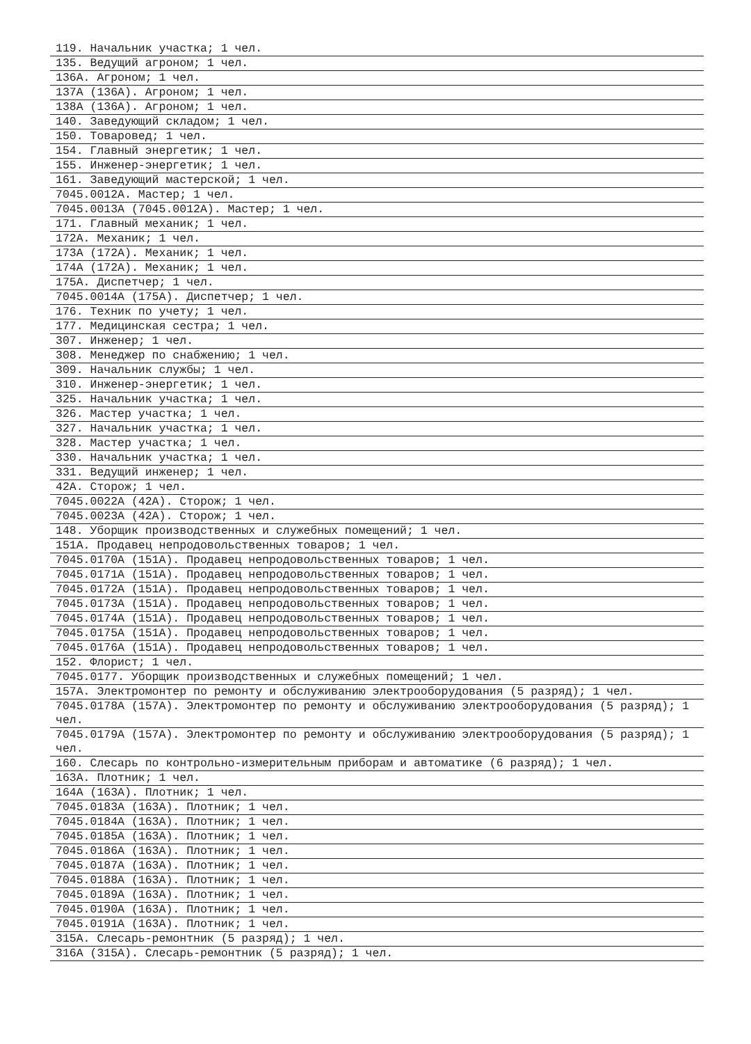119. Начальник участка; 1 чел.
135. Ведущий агроном; 1 чел.
136А. Агроном; 1 чел.
137А (136А). Агроном; 1 чел.
138А (136А). Агроном; 1 чел.
140. Заведующий складом; 1 чел.
150. Товаровед; 1 чел.
154. Главный энергетик; 1 чел.
155. Инженер-энергетик; 1 чел.
161. Заведующий мастерской; 1 чел.
7045.0012А. Мастер; 1 чел.
7045.0013А (7045.0012А). Мастер; 1 чел.
171. Главный механик; 1 чел.
172А. Механик; 1 чел.
173А (172А). Механик; 1 чел.
174А (172А). Механик; 1 чел.
175А. Диспетчер; 1 чел.
7045.0014А (175А). Диспетчер; 1 чел.
176. Техник по учету; 1 чел.
177. Медицинская сестра; 1 чел.
307. Инженер; 1 чел.
308. Менеджер по снабжению; 1 чел.
309. Начальник службы; 1 чел.
310. Инженер-энергетик; 1 чел.
325. Начальник участка; 1 чел.
326. Мастер участка; 1 чел.
327. Начальник участка; 1 чел.
328. Мастер участка; 1 чел.
330. Начальник участка; 1 чел.
331. Ведущий инженер; 1 чел.
42А. Сторож; 1 чел.
7045.0022А (42А). Сторож; 1 чел.
7045.0023А (42А). Сторож; 1 чел.
148. Уборщик производственных и служебных помещений; 1 чел.
151А. Продавец непродовольственных товаров; 1 чел.
7045.0170А (151А). Продавец непродовольственных товаров; 1 чел.
7045.0171А (151А). Продавец непродовольственных товаров; 1 чел.
7045.0172А (151А). Продавец непродовольственных товаров; 1 чел.
7045.0173А (151А). Продавец непродовольственных товаров; 1 чел.
7045.0174А (151А). Продавец непродовольственных товаров; 1 чел.
7045.0175А (151А). Продавец непродовольственных товаров; 1 чел.
7045.0176А (151А). Продавец непродовольственных товаров; 1 чел.
152. Флорист; 1 чел.
7045.0177. Уборщик производственных и служебных помещений; 1 чел.
157А. Электромонтер по ремонту и обслуживанию электрооборудования (5 разряд); 1 чел.
7045.0178А (157А). Электромонтер по ремонту и обслуживанию электрооборудования (5 разряд); 1 чел.
7045.0179А (157А). Электромонтер по ремонту и обслуживанию электрооборудования (5 разряд); 1 чел.
160. Слесарь по контрольно-измерительным приборам и автоматике (6 разряд); 1 чел.
163А. Плотник; 1 чел.
164А (163А). Плотник; 1 чел.
7045.0183А (163А). Плотник; 1 чел.
7045.0184А (163А). Плотник; 1 чел.
7045.0185А (163А). Плотник; 1 чел.
7045.0186А (163А). Плотник; 1 чел.
7045.0187А (163А). Плотник; 1 чел.
7045.0188А (163А). Плотник; 1 чел.
7045.0189А (163А). Плотник; 1 чел.
7045.0190А (163А). Плотник; 1 чел.
7045.0191А (163А). Плотник; 1 чел.
315А. Слесарь-ремонтник (5 разряд); 1 чел.
316А (315А). Слесарь-ремонтник (5 разряд); 1 чел.